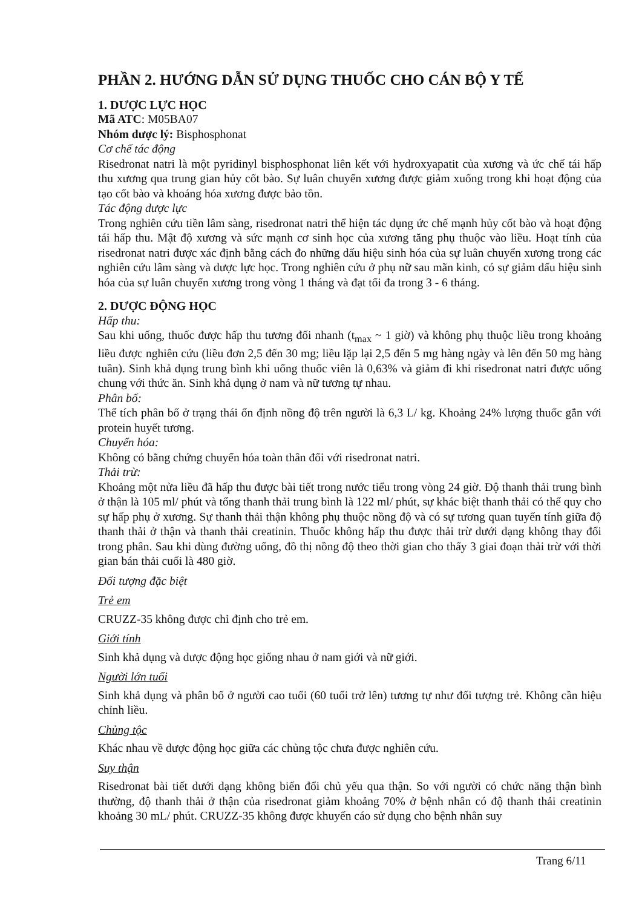PHẦN 2. HƯỚNG DẪN SỬ DỤNG THUỐC CHO CÁN BỘ Y TẾ
1. DƯỢC LỰC HỌC
Mã ATC: M05BA07
Nhóm dược lý: Bisphosphonat
Cơ chế tác động
Risedronat natri là một pyridinyl bisphosphonat liên kết với hydroxyapatit của xương và ức chế tái hấp thu xương qua trung gian hủy cốt bào. Sự luân chuyển xương được giảm xuống trong khi hoạt động của tạo cốt bào và khoáng hóa xương được bảo tồn.
Tác động dược lực
Trong nghiên cứu tiền lâm sàng, risedronat natri thể hiện tác dụng ức chế mạnh hủy cốt bào và hoạt động tái hấp thu. Mật độ xương và sức mạnh cơ sinh học của xương tăng phụ thuộc vào liều. Hoạt tính của risedronat natri được xác định bằng cách đo những dấu hiệu sinh hóa của sự luân chuyển xương trong các nghiên cứu lâm sàng và dược lực học. Trong nghiên cứu ở phụ nữ sau mãn kinh, có sự giảm dấu hiệu sinh hóa của sự luân chuyển xương trong vòng 1 tháng và đạt tối đa trong 3 - 6 tháng.
2. DƯỢC ĐỘNG HỌC
Hấp thu:
Sau khi uống, thuốc được hấp thu tương đối nhanh (t<sub>max</sub> ~ 1 giờ) và không phụ thuộc liều trong khoảng liều được nghiên cứu (liều đơn 2,5 đến 30 mg; liều lặp lại 2,5 đến 5 mg hàng ngày và lên đến 50 mg hàng tuần). Sinh khả dụng trung bình khi uống thuốc viên là 0,63% và giảm đi khi risedronat natri được uống chung với thức ăn. Sinh khả dụng ở nam và nữ tương tự nhau.
Phân bố:
Thể tích phân bố ở trạng thái ổn định nồng độ trên người là 6,3 L/ kg. Khoảng 24% lượng thuốc gắn với protein huyết tương.
Chuyển hóa:
Không có bằng chứng chuyển hóa toàn thân đối với risedronat natri.
Thải trừ:
Khoảng một nửa liều đã hấp thu được bài tiết trong nước tiểu trong vòng 24 giờ. Độ thanh thải trung bình ở thận là 105 ml/ phút và tổng thanh thải trung bình là 122 ml/ phút, sự khác biệt thanh thải có thể quy cho sự hấp phụ ở xương. Sự thanh thải thận không phụ thuộc nồng độ và có sự tương quan tuyến tính giữa độ thanh thải ở thận và thanh thải creatinin. Thuốc không hấp thu được thải trừ dưới dạng không thay đổi trong phân. Sau khi dùng đường uống, đồ thị nồng độ theo thời gian cho thấy 3 giai đoạn thải trừ với thời gian bán thải cuối là 480 giờ.
Đối tượng đặc biệt
Trẻ em
CRUZZ-35 không được chỉ định cho trẻ em.
Giới tính
Sinh khả dụng và dược động học giống nhau ở nam giới và nữ giới.
Người lớn tuổi
Sinh khả dụng và phân bố ở người cao tuổi (60 tuổi trở lên) tương tự như đối tượng trẻ. Không cần hiệu chỉnh liều.
Chủng tộc
Khác nhau về dược động học giữa các chủng tộc chưa được nghiên cứu.
Suy thận
Risedronat bài tiết dưới dạng không biến đổi chủ yếu qua thận. So với người có chức năng thận bình thường, độ thanh thải ở thận của risedronat giảm khoảng 70% ở bệnh nhân có độ thanh thải creatinin khoảng 30 mL/ phút. CRUZZ-35 không được khuyến cáo sử dụng cho bệnh nhân suy
Trang 6/11